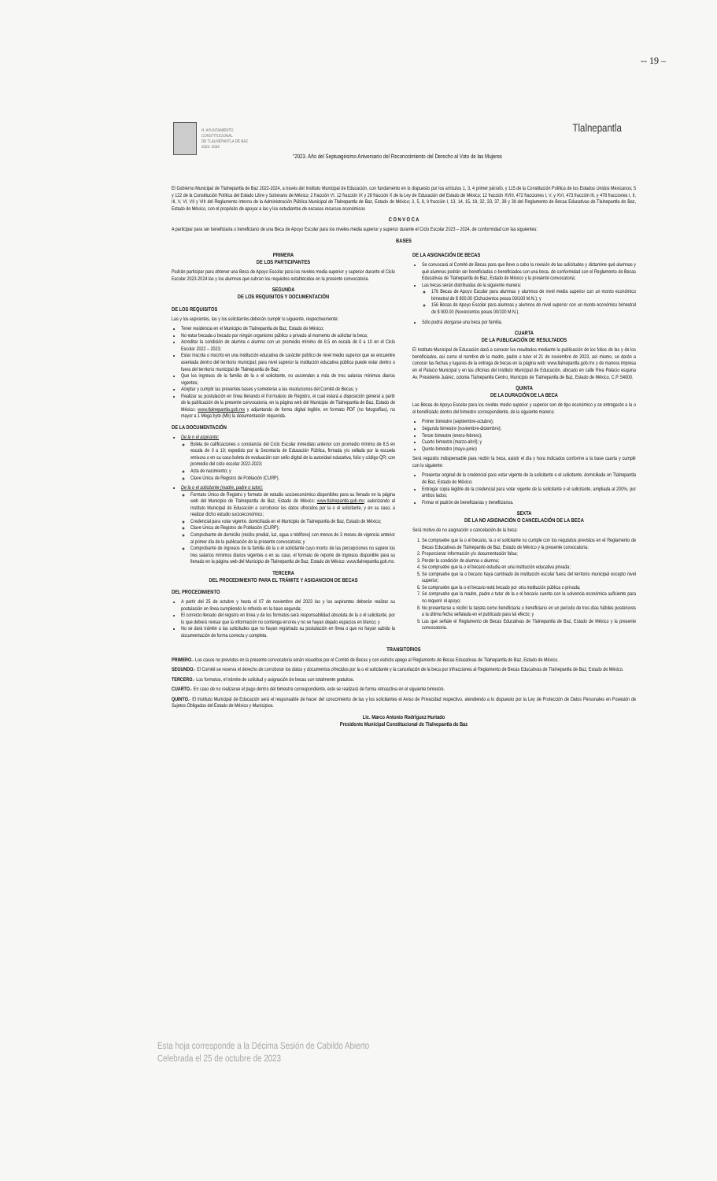-- 19 –
H. AYUNTAMIENTO
CONSTITUCIONAL
DE TLALNEPANTLA DE BAZ
2022- 2024
Tlalnepantla
"2023. Año del Septuagésimo Aniversario del Reconocimiento del Derecho al Voto de las Mujeres
El Gobierno Municipal de Tlalnepantla de Baz 2022-2024, a través del Instituto Municipal de Educación, con fundamento en lo dispuesto por los artículos 1, 3, 4 primer párrafo, y 115 de la Constitución Política de los Estados Unidos Mexicanos; 5 y 122 de la Constitución Política del Estado Libre y Soberano de México; 2 fracción VI, 12 fracción IX y 28 fracción X de la Ley de Educación del Estado de México; 12 fracción XVIII, 472 fracciones I, V, y XVI, 473 fracción III, y 478 fracciones I, II, III, V, VI, VII y VIII del Reglamento Interno de la Administración Pública Municipal de Tlalnepantla de Baz, Estado de México; 3, 5, 8, 9 fracción I, 13, 14, 15, 19, 32, 33, 37, 38 y 39 del Reglamento de Becas Educativas de Tlalnepantla de Baz, Estado de México, con el propósito de apoyar a las y los estudiantes de escasos recursos económicos
C O N V O C A
A participar para ser beneficiaria o beneficiario de una Beca de Apoyo Escolar para los niveles media superior y superior durante el Ciclo Escolar 2023 – 2024, de conformidad con las siguientes:
BASES
PRIMERA
DE LOS PARTICIPANTES
Podrán participar para obtener una Beca de Apoyo Escolar para los niveles media superior y superior durante el Ciclo Escolar 2023-2024 las y los alumnos que cubran los requisitos establecidos en la presente convocatoria.
SEGUNDA
DE LOS REQUISITOS Y DOCUMENTACIÓN
DE LOS REQUISITOS
Las y los aspirantes, las y los solicitantes deberán cumplir lo siguiente, respectivamente:
Tener residencia en el Municipio de Tlalnepantla de Baz, Estado de México;
No estar becada o becado por ningún organismo público o privado al momento de solicitar la beca;
Acreditar la condición de alumna o alumno con un promedio mínimo de 8.5 en escala de 0 a 10 en el Ciclo Escolar 2022 – 2023;
Estar inscrita o inscrito en una institución educativa de carácter público de nivel medio superior que se encuentre asentada dentro del territorio municipal; para nivel superior la institución educativa pública puede estar dentro o fuera del territorio municipal de Tlalnepantla de Baz;
Que los ingresos de la familia de la o el solicitante, no asciendan a más de tres salarios mínimos diarios vigentes;
Aceptar y cumplir las presentes bases y someterse a las resoluciones del Comité de Becas; y
Realizar su postulación en línea llenando el Formulario de Registro, el cual estará a disposición general a partir de la publicación de la presente convocatoria, en la página web del Municipio de Tlalnepantla de Baz, Estado de México: www.tlalnepantla.gob.mx y adjuntando de forma digital legible, en formato PDF (no fotografías), no mayor a 1 Mega byte (Mb) la documentación requerida.
DE LA DOCUMENTACIÓN
De la o el aspirante:
Boleta de calificaciones o constancia del Ciclo Escolar inmediato anterior con promedio mínimo de 8.5 en escala de 0 a 10; expedido por la Secretaría de Educación Pública, firmada y/o sellada por la escuela emisora o en su caso boleta de evaluación con sello digital de la autoridad educativa, folio y código QR; con promedio del ciclo escolar 2022-2023;
Acta de nacimiento; y
Clave Única de Registro de Población (CURP).
De la o el solicitante (madre, padre o tutor):
Formato Único de Registro y formato de estudio socioeconómico disponibles para su llenado en la página web del Municipio de Tlalnepantla de Baz, Estado de México: www.tlalnepantla.gob.mx; autorizando al Instituto Municipal de Educación a corroborar los datos ofrecidos por la o el solicitante, y en su caso, a realizar dicho estudio socioeconómico;
Credencial para votar vigente, domiciliada en el Municipio de Tlalnepantla de Baz, Estado de México;
Clave Única de Registro de Población (CURP);
Comprobante de domicilio (recibo predial, luz, agua o teléfono) con menos de 3 meses de vigencia anterior al primer día de la publicación de la presente convocatoria; y
Comprobante de ingresos de la familia de la o el solicitante cuyo monto de las percepciones no supere los tres salarios mínimos diarios vigentes o en su caso, el formato de reporte de ingresos disponible para su llenado en la página web del Municipio de Tlalnepantla de Baz, Estado de México: www.tlalnepantla.gob.mx.
TERCERA
DEL PROCEDIMIENTO PARA EL TRÁMITE Y ASIGANCION DE BECAS
DEL PROCEDIMIENTO
A partir del 25 de octubre y hasta el 07 de noviembre del 2023 las y los aspirantes deberán realizar su postulación en línea cumpliendo lo referido en la base segunda;
El correcto llenado del registro en línea y de los formatos será responsabilidad absoluta de la o el solicitante, por lo que deberá revisar que la información no contenga errores y no se hayan dejado espacios en blanco; y
No se dará trámite a las solicitudes que no hayan registrado su postulación en línea o que no hayan subido la documentación de forma correcta y completa.
DE LA ASIGNACIÓN DE BECAS
Se convocará al Comité de Becas para que lleve a cabo la revisión de las solicitudes y dictamine qué alumnas y qué alumnos podrán ser beneficiadas o beneficiados con una beca, de conformidad con el Reglamento de Becas Educativas de Tlalnepantla de Baz, Estado de México y la presente convocatoria;
Las becas serán distribuidas de la siguiente manera:
176 Becas de Apoyo Escolar para alumnas y alumnos de nivel media superior con un monto económico bimestral de $ 800.00 (Ochocientos pesos 00/100 M.N.); y
156 Becas de Apoyo Escolar para alumnas y alumnos de nivel superior con un monto económico bimestral de $ 900.00 (Novecientos pesos 00/100 M.N.).
Sólo podrá otorgarse una beca por familia.
CUARTA
DE LA PUBLICACIÓN DE RESULTADOS
El Instituto Municipal de Educación dará a conocer los resultados mediante la publicación de los folios de las y de los beneficiados, así como el nombre de la madre, padre o tutor el 21 de noviembre de 2023, así mismo, se darán a conocer las fechas y lugares de la entrega de becas en la página web: www.tlalnepantla.gob.mx y de manera impresa en el Palacio Municipal y en las oficinas del Instituto Municipal de Educación, ubicado en calle Riva Palacio esquina Av. Presidente Juárez, colonia Tlalnepantla Centro, Municipio de Tlalnepantla de Baz, Estado de México, C.P. 54000.
QUINTA
DE LA DURACIÓN DE LA BECA
Las Becas de Apoyo Escolar para los niveles medio superior y superior son de tipo económico y se entregarán a la o el beneficiado dentro del bimestre correspondiente, de la siguiente manera:
Primer bimestre (septiembre-octubre);
Segundo bimestre (noviembre-diciembre);
Tercer bimestre (enero-febrero);
Cuarto bimestre (marzo-abril); y
Quinto bimestre (mayo-junio)
Será requisito indispensable para recibir la beca, asistir el día y hora indicados conforme a la base cuarta y cumplir con lo siguiente:
Presentar original de la credencial para votar vigente de la solicitante o el solicitante, domiciliada en Tlalnepantla de Baz, Estado de México;
Entregar copia legible de la credencial para votar vigente de la solicitante o el solicitante, ampliada al 200%, por ambos lados;
Firmar el padrón de beneficiarias y beneficiarios.
SEXTA
DE LA NO ASIGNACIÓN O CANCELACIÓN DE LA BECA
Será motivo de no asignación o cancelación de la beca:
1. Se compruebe que la o el becario, la o el solicitante no cumple con los requisitos previstos en el Reglamento de Becas Educativas de Tlalnepantla de Baz, Estado de México y la presente convocatoria;
2. Proporcionar información y/o documentación falsa;
3. Perder la condición de alumna o alumno;
4. Se compruebe que la o el becario estudia en una institución educativa privada;
5. Se compruebe que la o becario haya cambiado de institución escolar fuera del territorio municipal excepto nivel superior;
6. Se compruebe que la o el becario está becado por otra institución pública o privada;
7. Se compruebe que la madre, padre o tutor de la o el becario cuenta con la solvencia económica suficiente para no requerir el apoyo;
8. No presentarse a recibir la tarjeta como beneficiaria o beneficiario en un período de tres días hábiles posteriores a la última fecha señalada en el publicado para tal efecto; y
9. Las que señale el Reglamento de Becas Educativas de Tlalnepantla de Baz, Estado de México y la presente convocatoria.
TRANSITORIOS
PRIMERO.- Los casos no previstos en la presente convocatoria serán resueltos por el Comité de Becas y con estricto apego al Reglamento de Becas Educativas de Tlalnepantla de Baz, Estado de México.
SEGUNDO.- El Comité se reserva el derecho de corroborar los datos y documentos ofrecidos por la o el solicitante y la cancelación de la beca por infracciones al Reglamento de Becas Educativas de Tlalnepantla de Baz, Estado de México.
TERCERO.- Los formatos, el trámite de solicitud y asignación de becas son totalmente gratuitos.
CUARTO.- En caso de no realizarse el pago dentro del bimestre correspondiente, este se realizará de forma retroactiva en el siguiente bimestre.
QUINTO.- El Instituto Municipal de Educación será el responsable de hacer del conocimiento de las y los solicitantes el Aviso de Privacidad respectivo, atendiendo a lo dispuesto por la Ley de Protección de Datos Personales en Posesión de Sujetos Obligados del Estado de México y Municipios.
Lic. Marco Antonio Rodríguez Hurtado
Presidente Municipal Constitucional de Tlalnepantla de Baz
Esta hoja corresponde a la Décima Sesión de Cabildo Abierto
Celebrada el 25 de octubre de 2023